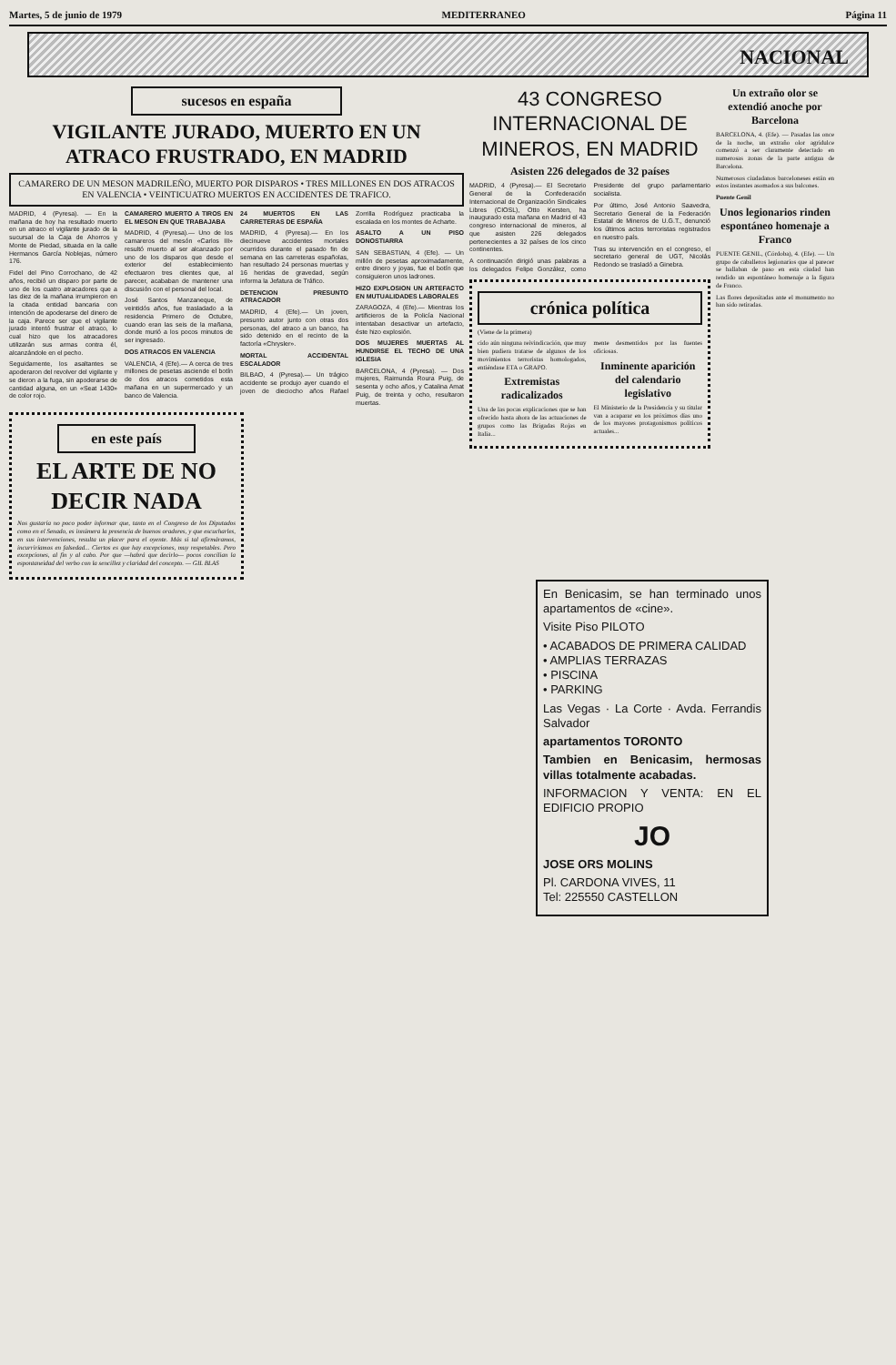Martes, 5 de junio de 1979 MEDITERRANEO Página 11
NACIONAL
sucesos en españa
VIGILANTE JURADO, MUERTO EN UN ATRACO FRUSTRADO, EN MADRID
CAMARERO DE UN MESON MADRILEÑO, MUERTO POR DISPAROS • TRES MILLONES EN DOS ATRACOS EN VALENCIA • VEINTICUATRO MUERTOS EN ACCIDENTES DE TRAFICO.
MADRID, 4 (Pyresa). — En la mañana de hoy ha resultado muerto en un atraco el vigilante jurado de la sucursal de la Caja de Ahorros y Monte de Piedad, situada en la calle Hermanos García Noblejas, número 176.
Fidel del Pino Corrochano, de 42 años, recibió un disparo por parte de uno de los cuatro atracadores que a las diez de la mañana irrumpieron en la citada entidad bancaria con intención de apoderarse del dinero de la caja. Parece ser que el vigilante jurado intentó frustrar el atraco, lo cual hizo que los atracadores utilizarán sus armas contra él, alcanzándole en el pecho.
Seguidamente, los asaltantes se apoderaron del revolver del vigilante y se dieron a la fuga, sin apoderarse de cantidad alguna, en un «Seat 1430» de color rojo.
CAMARERO MUERTO A TIROS EN EL MESON EN QUE TRABAJABA
MADRID, 4 (Pyresa).— Uno de los camareros del mesón «Carlos III» resultó muerto al ser alcanzado por uno de los disparos que desde el exterior del establecimiento efectuaron tres clientes que, al parecer, acababan de mantener una discusión con el personal del local.
José Santos Manzaneque, de veintidós años, fue trasladado a la residencia Primero de Octubre, cuando eran las seis de la mañana, donde murió a los pocos minutos de ser ingresado.
DOS ATRACOS EN VALENCIA
VALENCIA, 4 (Efe).— A cerca de tres millones de pesetas asciende el botín de dos atracos cometidos esta mañana en un supermercado y un banco de Valencia.
24 MUERTOS EN LAS CARRETERAS DE ESPAÑA
MADRID, 4 (Pyresa).— En los diecinueve accidentes mortales ocurridos durante el pasado fin de semana en las carreteras españolas, han resultado 24 personas muertas y 16 heridas de gravedad, según informa la Jefatura de Tráfico.
DETENCION PRESUNTO ATRACADOR
MADRID, 4 (Efe).— Un joven, presunto autor junto con otras dos personas, del atraco a un banco, ha sido detenido en el recinto de la factoría «Chrysler».
MORTAL ACCIDENTAL ESCALADOR
BILBAO, 4 (Pyresa).— Un trágico accidente se produjo ayer cuando el joven de dieciocho años Rafael Zorrilla Rodríguez practicaba la escalada en los montes de Acharte.
ASALTO A UN PISO DONOSTIARRA
SAN SEBASTIAN, 4 (Efe). — Un millón de pesetas aproximadamente, entre dinero y joyas, fue el botín que consiguieron unos ladrones.
HIZO EXPLOSION UN ARTEFACTO EN MUTUALIDADES LABORALES
ZARAGOZA, 4 (Efe).— Mientras los artificieros de la Policía Nacional intentaban desactivar un artefacto, éste hizo explosión.
DOS MUJERES MUERTAS AL HUNDIRSE EL TECHO DE UNA IGLESIA
BARCELONA, 4 (Pyresa). — Dos mujeres, Raimunda Roura Puig, de sesenta y ocho años, y Catalina Amat Puig, de treinta y ocho, resultaron muertas.
en este país
EL ARTE DE NO DECIR NADA
Nos gustaría no poco poder informar que, tanto en el Congreso de los Diputados como en el Senado, es innúmera la presencia de buenos oradores, y que escucharles, en sus intervenciones, resulta un placer para el oyente. Más si tal afirmáramos, incurriríamos en falsedad... Ciertos es que hay excepciones, muy respetables. Pero excepciones, al fin y al cabo. Por que —habrá que decirlo— pocos concilian la espontaneidad del verbo con la sencillez y claridad del concepto. — GIL BLAS
43 CONGRESO INTERNACIONAL DE MINEROS, EN MADRID
Asisten 226 delegados de 32 países
MADRID, 4 (Pyresa).— El Secretario General de la Confederación Internacional de Organización Sindicales Libres (CIOSL), Otto Kersten, ha inaugurado esta mañana en Madrid el 43 congreso internacional de mineros, al que asisten 226 delegados pertenecientes a 32 países de los cinco continentes.
A continuación dirigió unas palabras a los delegados Felipe González, como Presidente del grupo parlamentario socialista.
Por último, José Antonio Saavedra, Secretario General de la Federación Estatal de Mineros de U.G.T., denunció los últimos actos terroristas registrados en nuestro país.
Tras su intervención en el congreso, el secretario general de UGT, Nicolás Redondo se trasladó a Ginebra.
crónica política
(Viene de la primera)
cido aún ninguna reivindicación, que muy bien pudiera tratarse de algunos de los movimientos terroristas homologados, entiéndase ETA o GRAPO.
Extremistas radicalizados
Una de las pocas explicaciones que se han ofrecido hasta ahora de las actuaciones de grupos como las Brigadas Rojas en Italia...
mente desmentidos por las fuentes oficiosas.
Inminente aparición del calendario legislativo
El Ministerio de la Presidencia y su titular van a acaparar en los próximos días uno de los mayores protagonismos políticos actuales...
Un extraño olor se extendió anoche por Barcelona
BARCELONA, 4. (Efe). — Pasadas las once de la noche, un extraño olor agridulce comenzó a ser claramente detectado en numerosas zonas de la parte antigua de Barcelona.
Numerosos ciudadanos barceloneses están en estos instantes asomados a sus balcones.
Puente Genil
Unos legionarios rinden espontáneo homenaje a Franco
PUENTE GENIL, (Córdoba), 4. (Efe). — Un grupo de caballeros legionarios que al parecer se hallaban de paso en esta ciudad han rendido un espontáneo homenaje a la figura de Franco.
Las flores depositadas ante el monumento no han sido retiradas.
En Benicasim, se han terminado unos apartamentos de «cine».
Visite Piso PILOTO
• ACABADOS DE PRIMERA CALIDAD
• AMPLIAS TERRAZAS
• PISCINA
• PARKING
Las Vegas · La Corte · Avda. Ferrandis Salvador
apartamentos TORONTO
Tambien en Benicasim, hermosas villas totalmente acabadas.
INFORMACION Y VENTA: EN EL EDIFICIO PROPIO
JO
JOSE ORS MOLINS
Pl. CARDONA VIVES, 11
Tel: 225550 CASTELLON